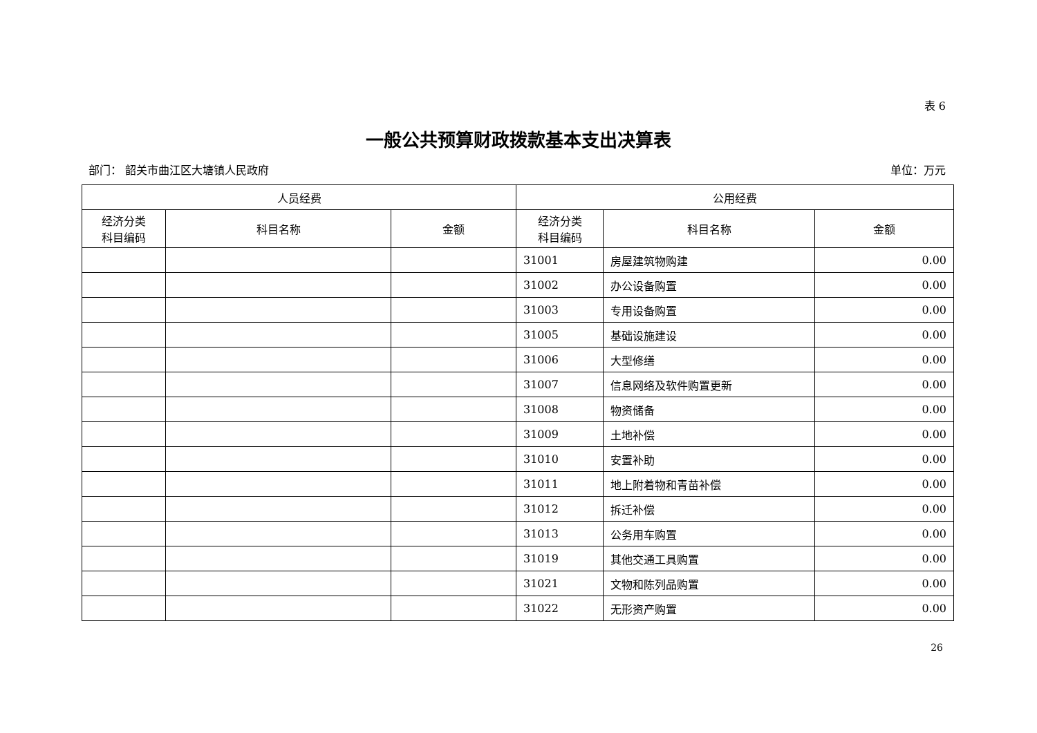表 6
一般公共预算财政拨款基本支出决算表
部门： 韶关市曲江区大塘镇人民政府 单位：万元
| 人员经费 | | | 公用经费 | | |
| --- | --- | --- | --- | --- | --- |
| 经济分类 科目编码 | 科目名称 | 金额 | 经济分类 科目编码 | 科目名称 | 金额 |
| | | | 31001 | 房屋建筑物购建 | 0.00 |
| | | | 31002 | 办公设备购置 | 0.00 |
| | | | 31003 | 专用设备购置 | 0.00 |
| | | | 31005 | 基础设施建设 | 0.00 |
| | | | 31006 | 大型修缮 | 0.00 |
| | | | 31007 | 信息网络及软件购置更新 | 0.00 |
| | | | 31008 | 物资储备 | 0.00 |
| | | | 31009 | 土地补偿 | 0.00 |
| | | | 31010 | 安置补助 | 0.00 |
| | | | 31011 | 地上附着物和青苗补偿 | 0.00 |
| | | | 31012 | 拆迁补偿 | 0.00 |
| | | | 31013 | 公务用车购置 | 0.00 |
| | | | 31019 | 其他交通工具购置 | 0.00 |
| | | | 31021 | 文物和陈列品购置 | 0.00 |
| | | | 31022 | 无形资产购置 | 0.00 |
26